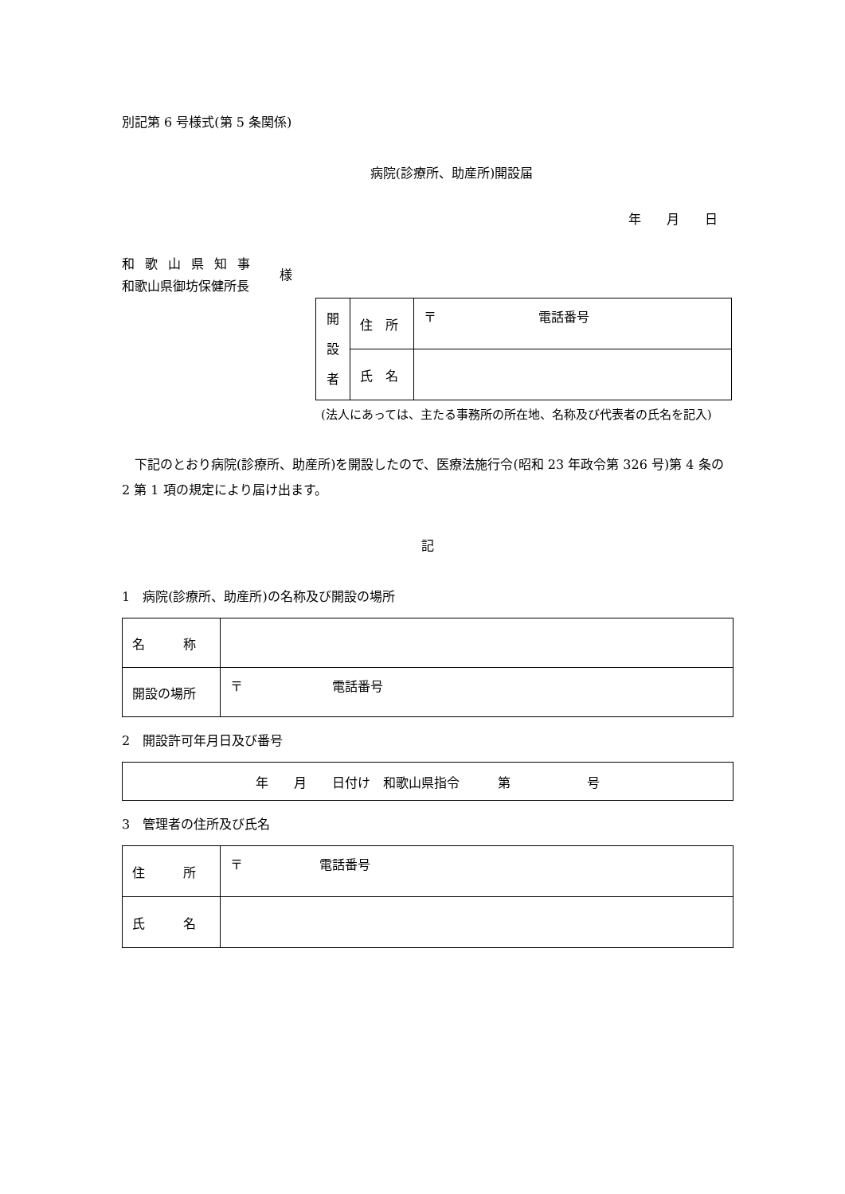別記第 6 号様式(第 5 条関係)
病院(診療所、助産所)開設届
年　　月　　日
和歌山県知事
和歌山県御坊保健所長
様
| 開 設 者 | 住 所 | 〒 電話番号 |
| | 氏 名 | |
(法人にあっては、主たる事務所の所在地、名称及び代表者の氏名を記入)
　下記のとおり病院(診療所、助産所)を開設したので、医療法施行令(昭和 23 年政令第 326 号)第 4 条の 2 第 1 項の規定により届け出ます。
記
1　病院(診療所、助産所)の名称及び開設の場所
| 名 称 | |
| 開設の場所 | 〒 電話番号 |
2　開設許可年月日及び番号
| 年 月 日付け 和歌山県指令 第 号 |
3　管理者の住所及び氏名
| 住 所 | 〒 電話番号 |
| 氏 名 | |